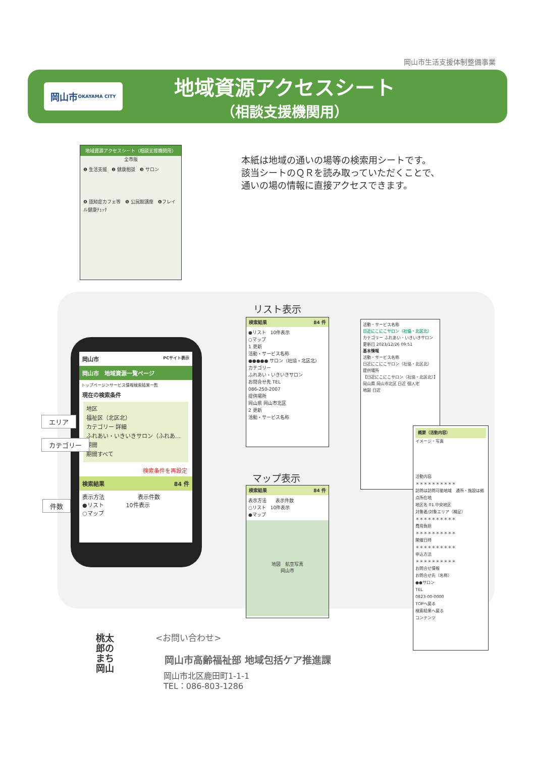岡山市生活支援体制整備事業
岡山市
OKAYAMA CITY
地域資源アクセスシート
（相談支援機関用）
地域資源アクセスシート（相談支援機関用）
全市版
❶ 生活支援　❷ 健康相談　❸ サロン
❹ 認知症カフェ等　❺ 公民館講座　❻フレイル健康ﾁｪｯｸ
本紙は地域の通いの場等の検索用シートです。
該当シートのＱＲを読み取っていただくことで、
通いの場の情報に直接アクセスできます。
岡山市 PCサイト表示
岡山市　地域資源一覧ページ
トップページ＞サービス情報検索結果一覧
現在の検索条件
地区
福祉区（北区北）
カテゴリー 詳細
ふれあい・いきいきサロン（ふれあ…
期間
期間すべて
検索条件を再設定
検索結果 84 件
表示方法　　　　　　表示件数
●リスト　　　　10件表示
○マップ
エリア
カテゴリー
件数
リスト表示
検索結果 84 件
●リスト　10件表示
○マップ
1 更新
活動・サービス名称
●●●●● サロン（社協・北区北）
カテゴリー
ふれあい・いきいきサロン
お問合せ先 TEL
086-250-2007
提供場所
岡山県 岡山市北区
2 更新
活動・サービス名称
マップ表示
検索結果 84 件
表示方法　　表示件数
○リスト　10件表示
●マップ
地図　航空写真
岡山市
活動・サービス名称
日近にこにこサロン（社協・北区北）
カテゴリー ふれあい・いきいきサロン
更新日 2023/12/26 09:51
基本情報
活動・サービス名称
日近にこにこサロン（社協・北区北）
提供場所
【日近にこにこサロン（社協・北区北）】
岡山県 岡山市北区 日近 個人宅
地図 日近
概要（活動内容）
イメージ・写真
活動内容
＊＊＊＊＊＊＊＊＊＊
訪問は訪問可能地域　通所・施設は拠点所在地
地区名 01.中央地区
対象者/対象エリア（補足）
＊＊＊＊＊＊＊＊＊＊
費用負担
＊＊＊＊＊＊＊＊＊＊
開催日時
＊＊＊＊＊＊＊＊＊＊
申込方法
＊＊＊＊＊＊＊＊＊＊
お問合せ情報
お問合せ先（名称）
●●サロン
TEL
0823-00-0000
TOPへ戻る
検索結果へ戻る
コンテンツ
桃太郎のまち岡山
<お問い合わせ>
岡山市高齢福祉部 地域包括ケア推進課
岡山市北区鹿田町1-1-1
TEL：086-803-1286